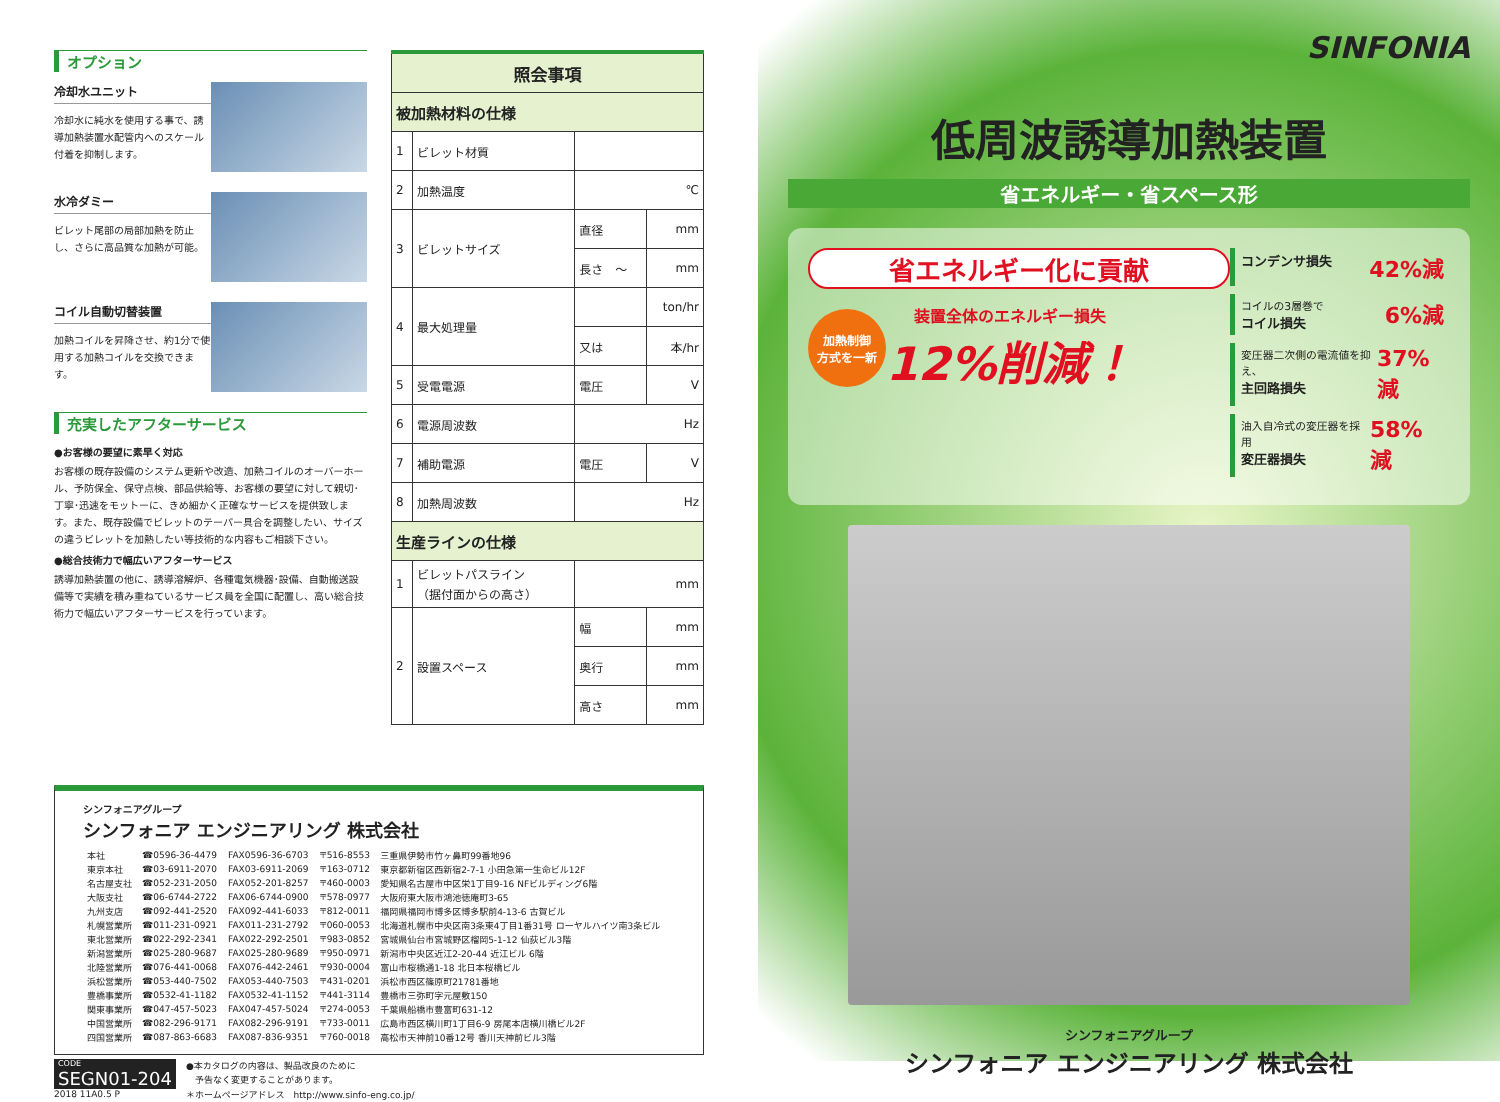オプション
冷却水ユニット
冷却水に純水を使用する事で、誘導加熱装置水配管内へのスケール付着を抑制します。
水冷ダミー
ビレット尾部の局部加熱を防止し、さらに高品質な加熱が可能。
コイル自動切替装置
加熱コイルを昇降させ、約1分で使用する加熱コイルを交換できます。
充実したアフターサービス
●お客様の要望に素早く対応
お客様の既存設備のシステム更新や改造、加熱コイルのオーバーホール、予防保全、保守点検、部品供給等、お客様の要望に対して親切･丁寧･迅速をモットーに、きめ細かく正確なサービスを提供致します。また、既存設備でビレットのテーパー具合を調整したい、サイズの違うビレットを加熱したい等技術的な内容もご相談下さい。
●総合技術力で幅広いアフターサービス
誘導加熱装置の他に、誘導溶解炉、各種電気機器･設備、自動搬送設備等で実績を積み重ねているサービス員を全国に配置し、高い総合技術力で幅広いアフターサービスを行っています。
| 照会事項 | | | |
| --- | --- | --- | --- |
| 被加熱材料の仕様 | | | |
| 1 | ビレット材質 | | |
| 2 | 加熱温度 | ℃ | |
| 3 | ビレットサイズ | 直径 | mm |
| | | 長さ ～ | mm |
| 4 | 最大処理量 | | ton/hr |
| | | 又は | 本/hr |
| 5 | 受電電源 | 電圧 | V |
| 6 | 電源周波数 | Hz | |
| 7 | 補助電源 | 電圧 | V |
| 8 | 加熱周波数 | Hz | |
| 生産ラインの仕様 | | | |
| 1 | ビレットパスライン （据付面からの高さ） | mm | |
| 2 | 設置スペース | 幅 | mm |
| | | 奥行 | mm |
| | | 高さ | mm |
シンフォニアグループ
シンフォニア エンジニアリング 株式会社
| 本社 | ☎0596-36-4479 | FAX0596-36-6703 | 〒516-8553 | 三重県伊勢市竹ヶ鼻町99番地96 |
| 東京本社 | ☎03-6911-2070 | FAX03-6911-2069 | 〒163-0712 | 東京都新宿区西新宿2-7-1 小田急第一生命ビル12F |
| 名古屋支社 | ☎052-231-2050 | FAX052-201-8257 | 〒460-0003 | 愛知県名古屋市中区栄1丁目9-16 NFビルディング6階 |
| 大阪支社 | ☎06-6744-2722 | FAX06-6744-0900 | 〒578-0977 | 大阪府東大阪市鴻池徳庵町3-65 |
| 九州支店 | ☎092-441-2520 | FAX092-441-6033 | 〒812-0011 | 福岡県福岡市博多区博多駅前4-13-6 古賀ビル |
| 札幌営業所 | ☎011-231-0921 | FAX011-231-2792 | 〒060-0053 | 北海道札幌市中央区南3条東4丁目1番31号 ローヤルハイツ南3条ビル |
| 東北営業所 | ☎022-292-2341 | FAX022-292-2501 | 〒983-0852 | 宮城県仙台市宮城野区榴岡5-1-12 仙荻ビル3階 |
| 新潟営業所 | ☎025-280-9687 | FAX025-280-9689 | 〒950-0971 | 新潟市中央区近江2-20-44 近江ビル 6階 |
| 北陸営業所 | ☎076-441-0068 | FAX076-442-2461 | 〒930-0004 | 富山市桜橋通1-18 北日本桜橋ビル |
| 浜松営業所 | ☎053-440-7502 | FAX053-440-7503 | 〒431-0201 | 浜松市西区篠原町21781番地 |
| 豊橋事業所 | ☎0532-41-1182 | FAX0532-41-1152 | 〒441-3114 | 豊橋市三弥町字元屋敷150 |
| 関東事業所 | ☎047-457-5023 | FAX047-457-5024 | 〒274-0053 | 千葉県船橋市豊富町631-12 |
| 中国営業所 | ☎082-296-9171 | FAX082-296-9191 | 〒733-0011 | 広島市西区横川町1丁目6-9 房尾本店横川橋ビル2F |
| 四国営業所 | ☎087-863-6683 | FAX087-836-9351 | 〒760-0018 | 高松市天神前10番12号 香川天神前ビル3階 |
CODE
SEGN01-204
2018 11A0.5 P
●本カタログの内容は、製品改良のために
　予告なく変更することがあります。
＊ホームページアドレス　http://www.sinfo-eng.co.jp/
SINFONIA
低周波誘導加熱装置
省エネルギー・省スペース形
省エネルギー化に貢献
加熱制御
方式を一新
装置全体のエネルギー損失
12%削減！
コンデンサ損失 42%減
コイルの3層巻で
コイル損失 6%減
変圧器二次側の電流値を抑え、
主回路損失 37%減
油入自冷式の変圧器を採用
変圧器損失 58%減
シンフォニアグループ
シンフォニア エンジニアリング 株式会社